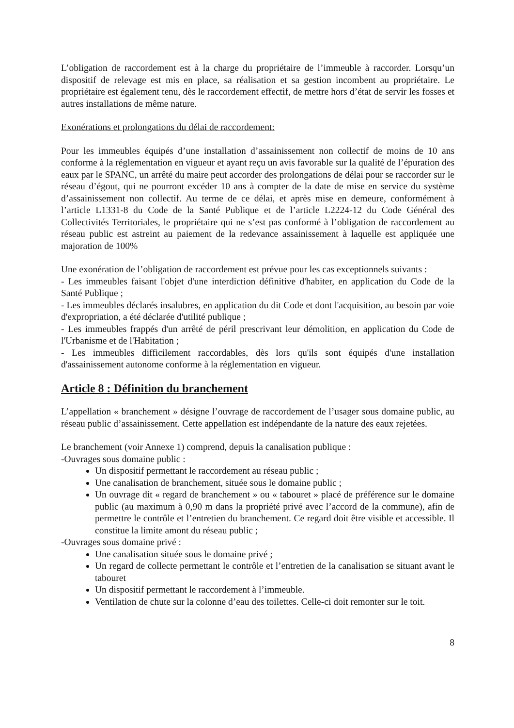L’obligation de raccordement est à la charge du propriétaire de l’immeuble à raccorder. Lorsqu’un dispositif de relevage est mis en place, sa réalisation et sa gestion incombent au propriétaire. Le propriétaire est également tenu, dès le raccordement effectif, de mettre hors d’état de servir les fosses et autres installations de même nature.
Exonérations et prolongations du délai de raccordement:
Pour les immeubles équipés d’une installation d’assainissement non collectif de moins de 10 ans conforme à la réglementation en vigueur et ayant reçu un avis favorable sur la qualité de l’épuration des eaux par le SPANC, un arrêté du maire peut accorder des prolongations de délai pour se raccorder sur le réseau d’égout, qui ne pourront excéder 10 ans à compter de la date de mise en service du système d’assainissement non collectif. Au terme de ce délai, et après mise en demeure, conformément à l’article L1331-8 du Code de la Santé Publique et de l’article L2224-12 du Code Général des Collectivités Territoriales, le propriétaire qui ne s’est pas conformé à l’obligation de raccordement au réseau public est astreint au paiement de la redevance assainissement à laquelle est appliquée une majoration de 100%
Une exonération de l’obligation de raccordement est prévue pour les cas exceptionnels suivants :
- Les immeubles faisant l'objet d'une interdiction définitive d'habiter, en application du Code de la Santé Publique ;
- Les immeubles déclarés insalubres, en application du dit Code et dont l'acquisition, au besoin par voie d'expropriation, a été déclarée d'utilité publique ;
- Les immeubles frappés d'un arrêté de péril prescrivant leur démolition, en application du Code de l'Urbanisme et de l'Habitation ;
- Les immeubles difficilement raccordables, dès lors qu'ils sont équipés d'une installation d'assainissement autonome conforme à la réglementation en vigueur.
Article 8 : Définition du branchement
L’appellation « branchement » désigne l’ouvrage de raccordement de l’usager sous domaine public, au réseau public d’assainissement. Cette appellation est indépendante de la nature des eaux rejetées.
Le branchement (voir Annexe 1) comprend, depuis la canalisation publique :
-Ouvrages sous domaine public :
Un dispositif permettant le raccordement au réseau public ;
Une canalisation de branchement, située sous le domaine public ;
Un ouvrage dit « regard de branchement » ou « tabouret » placé de préférence sur le domaine public (au maximum à 0,90 m dans la propriété privé avec l’accord de la commune), afin de permettre le contrôle et l’entretien du branchement. Ce regard doit être visible et accessible. Il constitue la limite amont du réseau public ;
-Ouvrages sous domaine privé :
Une canalisation située sous le domaine privé ;
Un regard de collecte permettant le contrôle et l’entretien de la canalisation se situant avant le tabouret
Un dispositif permettant le raccordement à l’immeuble.
Ventilation de chute sur la colonne d’eau des toilettes. Celle-ci doit remonter sur le toit.
8